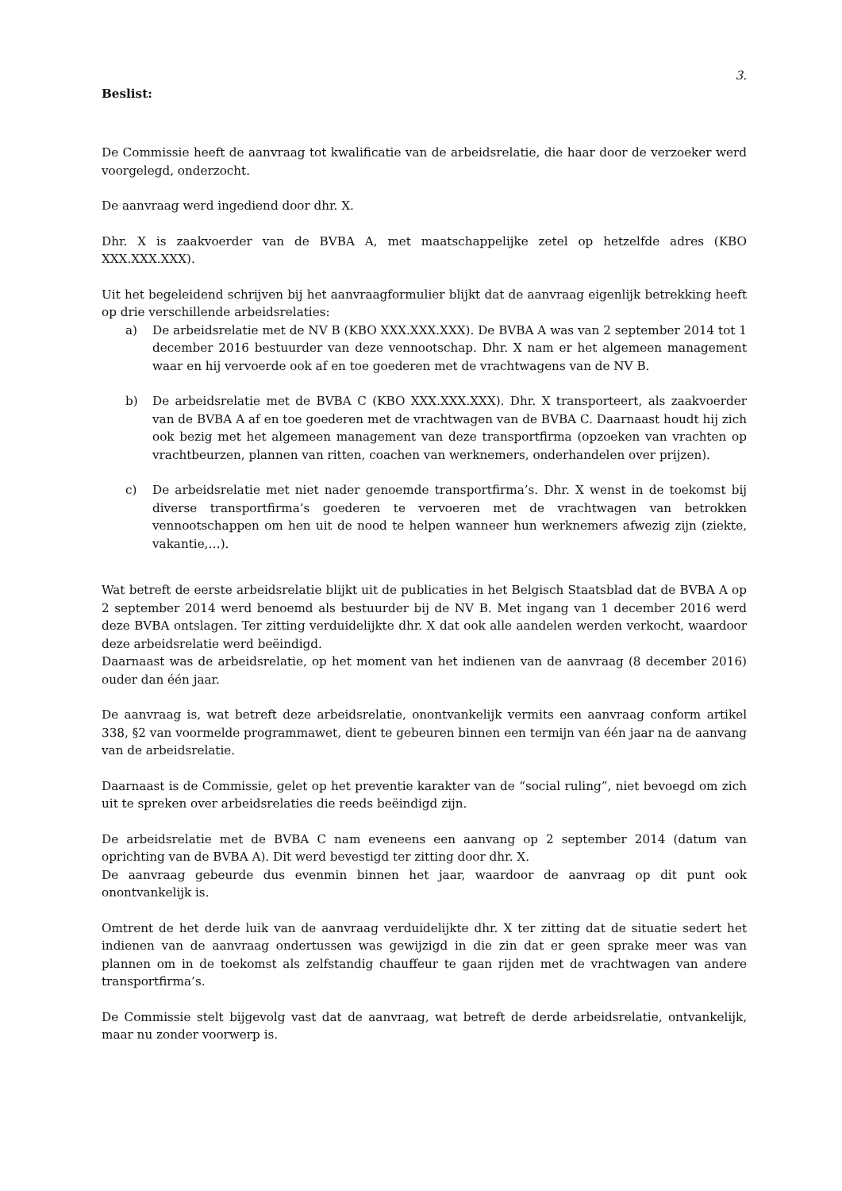3.
Beslist:
De Commissie heeft de aanvraag tot kwalificatie van de arbeidsrelatie, die haar door de verzoeker werd voorgelegd, onderzocht.
De aanvraag werd ingediend door dhr. X.
Dhr. X is zaakvoerder van de BVBA A, met maatschappelijke zetel op hetzelfde adres (KBO XXX.XXX.XXX).
Uit het begeleidend schrijven bij het aanvraagformulier blijkt dat de aanvraag eigenlijk betrekking heeft op drie verschillende arbeidsrelaties:
a) De arbeidsrelatie met de NV B (KBO XXX.XXX.XXX). De BVBA A was van 2 september 2014 tot 1 december 2016 bestuurder van deze vennootschap. Dhr. X nam er het algemeen management waar en hij vervoerde ook af en toe goederen met de vrachtwagens van de NV B.
b) De arbeidsrelatie met de BVBA C (KBO XXX.XXX.XXX). Dhr. X transporteert, als zaakvoerder van de BVBA A af en toe goederen met de vrachtwagen van de BVBA C. Daarnaast houdt hij zich ook bezig met het algemeen management van deze transportfirma (opzoeken van vrachten op vrachtbeurzen, plannen van ritten, coachen van werknemers, onderhandelen over prijzen).
c) De arbeidsrelatie met niet nader genoemde transportfirma’s. Dhr. X wenst in de toekomst bij diverse transportfirma’s goederen te vervoeren met de vrachtwagen van betrokken vennootschappen om hen uit de nood te helpen wanneer hun werknemers afwezig zijn (ziekte, vakantie,…).
Wat betreft de eerste arbeidsrelatie blijkt uit de publicaties in het Belgisch Staatsblad dat de BVBA A op 2 september 2014 werd benoemd als bestuurder bij de NV B. Met ingang van 1 december 2016 werd deze BVBA ontslagen. Ter zitting verduidelijkte dhr. X dat ook alle aandelen werden verkocht, waardoor deze arbeidsrelatie werd beëindigd.
Daarnaast was de arbeidsrelatie, op het moment van het indienen van de aanvraag (8 december 2016) ouder dan één jaar.
De aanvraag is, wat betreft deze arbeidsrelatie, onontvankelijk vermits een aanvraag conform artikel 338, §2 van voormelde programmawet, dient te gebeuren binnen een termijn van één jaar na de aanvang van de arbeidsrelatie.
Daarnaast is de Commissie, gelet op het preventie karakter van de “social ruling”, niet bevoegd om zich uit te spreken over arbeidsrelaties die reeds beëindigd zijn.
De arbeidsrelatie met de BVBA C nam eveneens een aanvang op 2 september 2014 (datum van oprichting van de BVBA A). Dit werd bevestigd ter zitting door dhr. X.
De aanvraag gebeurde dus evenmin binnen het jaar, waardoor de aanvraag op dit punt ook onontvankelijk is.
Omtrent de het derde luik van de aanvraag verduidelijkte dhr. X ter zitting dat de situatie sedert het indienen van de aanvraag ondertussen was gewijzigd in die zin dat er geen sprake meer was van plannen om in de toekomst als zelfstandig chauffeur te gaan rijden met de vrachtwagen van andere transportfirma’s.
De Commissie stelt bijgevolg vast dat de aanvraag, wat betreft de derde arbeidsrelatie, ontvankelijk, maar nu zonder voorwerp is.